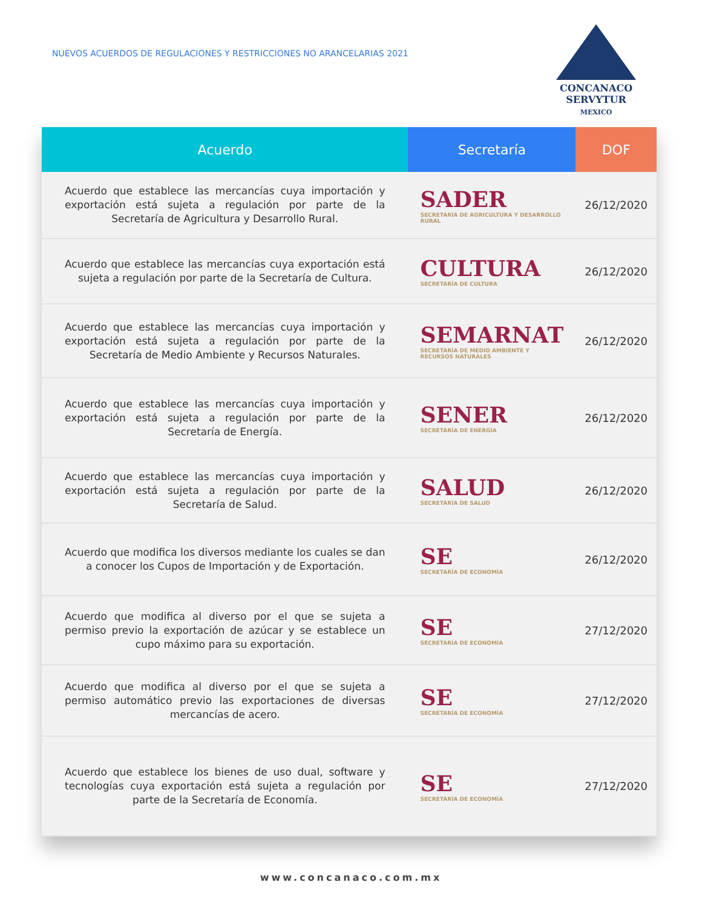NUEVOS ACUERDOS DE REGULACIONES Y RESTRICCIONES NO ARANCELARIAS 2021
CONCANACO
SERVYTUR
MEXICO
| Acuerdo | Secretaría | DOF |
| --- | --- | --- |
| Acuerdo que establece las mercancías cuya importación y exportación está sujeta a regulación por parte de la Secretaría de Agricultura y Desarrollo Rural. | SADER SECRETARÍA DE AGRICULTURA Y DESARROLLO RURAL | 26/12/2020 |
| Acuerdo que establece las mercancías cuya exportación está sujeta a regulación por parte de la Secretaría de Cultura. | CULTURA SECRETARÍA DE CULTURA | 26/12/2020 |
| Acuerdo que establece las mercancías cuya importación y exportación está sujeta a regulación por parte de la Secretaría de Medio Ambiente y Recursos Naturales. | SEMARNAT SECRETARÍA DE MEDIO AMBIENTE Y RECURSOS NATURALES | 26/12/2020 |
| Acuerdo que establece las mercancías cuya importación y exportación está sujeta a regulación por parte de la Secretaría de Energía. | SENER SECRETARÍA DE ENERGÍA | 26/12/2020 |
| Acuerdo que establece las mercancías cuya importación y exportación está sujeta a regulación por parte de la Secretaría de Salud. | SALUD SECRETARÍA DE SALUD | 26/12/2020 |
| Acuerdo que modifica los diversos mediante los cuales se dan a conocer los Cupos de Importación y de Exportación. | SE SECRETARÍA DE ECONOMÍA | 26/12/2020 |
| Acuerdo que modifica al diverso por el que se sujeta a permiso previo la exportación de azúcar y se establece un cupo máximo para su exportación. | SE SECRETARÍA DE ECONOMÍA | 27/12/2020 |
| Acuerdo que modifica al diverso por el que se sujeta a permiso automático previo las exportaciones de diversas mercancías de acero. | SE SECRETARÍA DE ECONOMÍA | 27/12/2020 |
| Acuerdo que establece los bienes de uso dual, software y tecnologías cuya exportación está sujeta a regulación por parte de la Secretaría de Economía. | SE SECRETARÍA DE ECONOMÍA | 27/12/2020 |
www.concanaco.com.mx